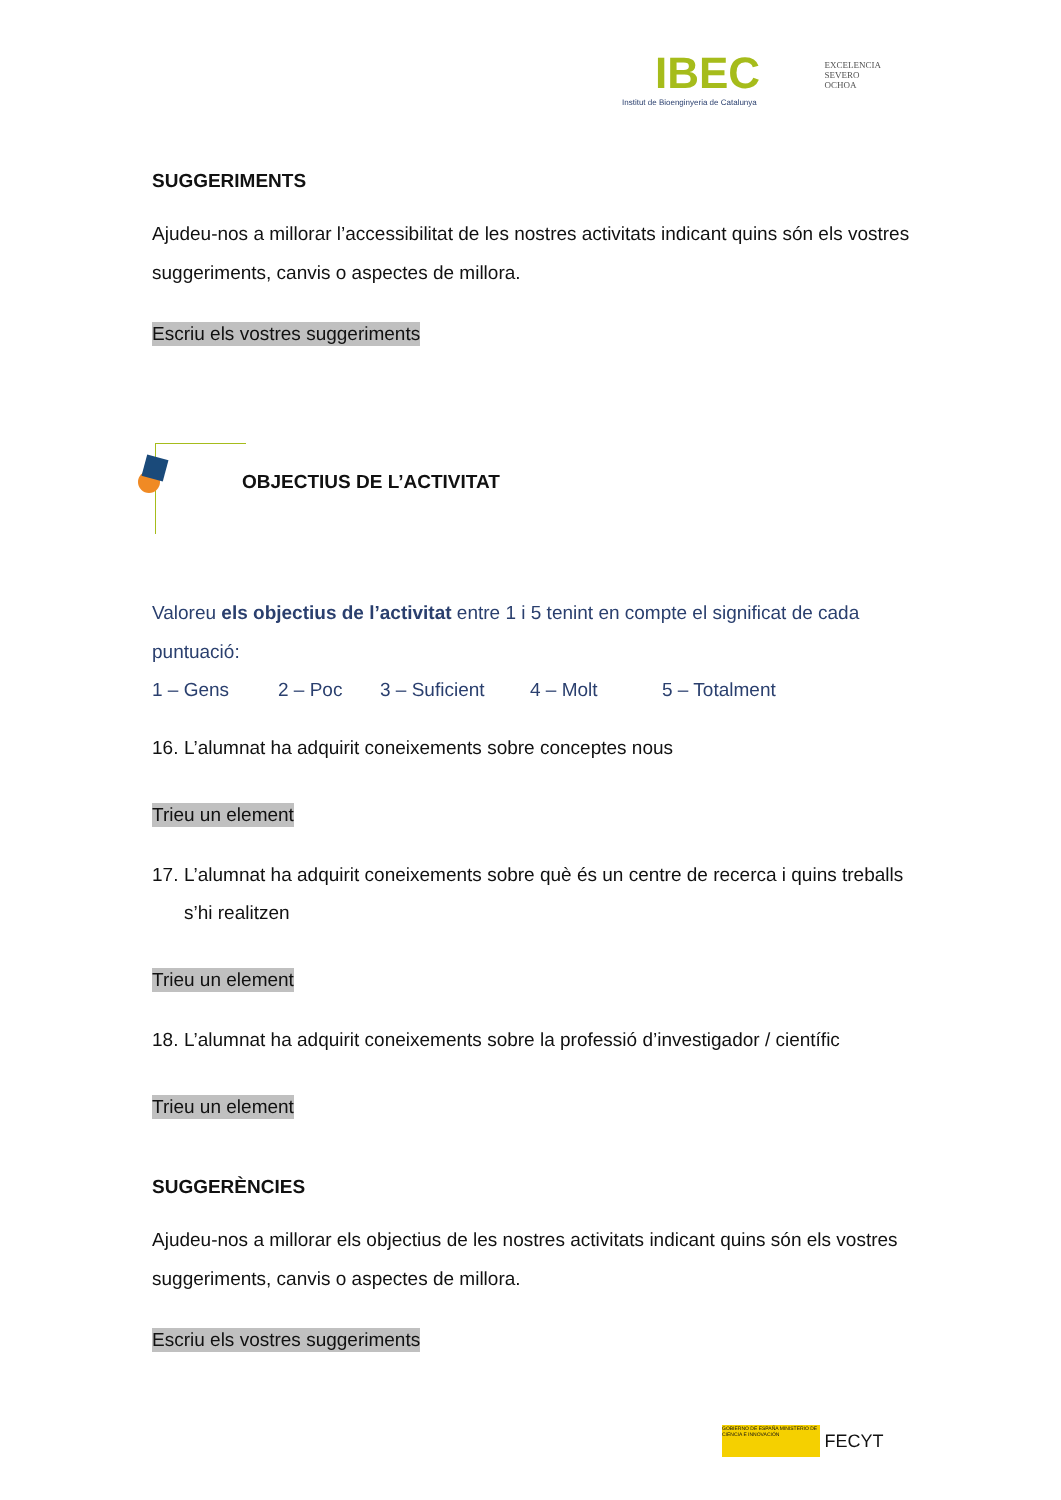IBEC EXCELENCIA
SEVERO
OCHOA
Institut de Bioenginyeria de Catalunya
SUGGERIMENTS
Ajudeu-nos a millorar l’accessibilitat de les nostres activitats indicant quins són els vostres suggeriments, canvis o aspectes de millora.
Escriu els vostres suggeriments
OBJECTIUS DE L’ACTIVITAT
Valoreu els objectius de l’activitat entre 1 i 5 tenint en compte el significat de cada puntuació:
1 – Gens 2 – Poc 3 – Suficient 4 – Molt 5 – Totalment
16. L’alumnat ha adquirit coneixements sobre conceptes nous
Trieu un element
17. L’alumnat ha adquirit coneixements sobre què és un centre de recerca i quins treballs s’hi realitzen
Trieu un element
18. L’alumnat ha adquirit coneixements sobre la professió d’investigador / científic
Trieu un element
SUGGERÈNCIES
Ajudeu-nos a millorar els objectius de les nostres activitats indicant quins són els vostres suggeriments, canvis o aspectes de millora.
Escriu els vostres suggeriments
GOBIERNO DE ESPAÑA MINISTERIO DE CIENCIA E INNOVACIÓN FECYT